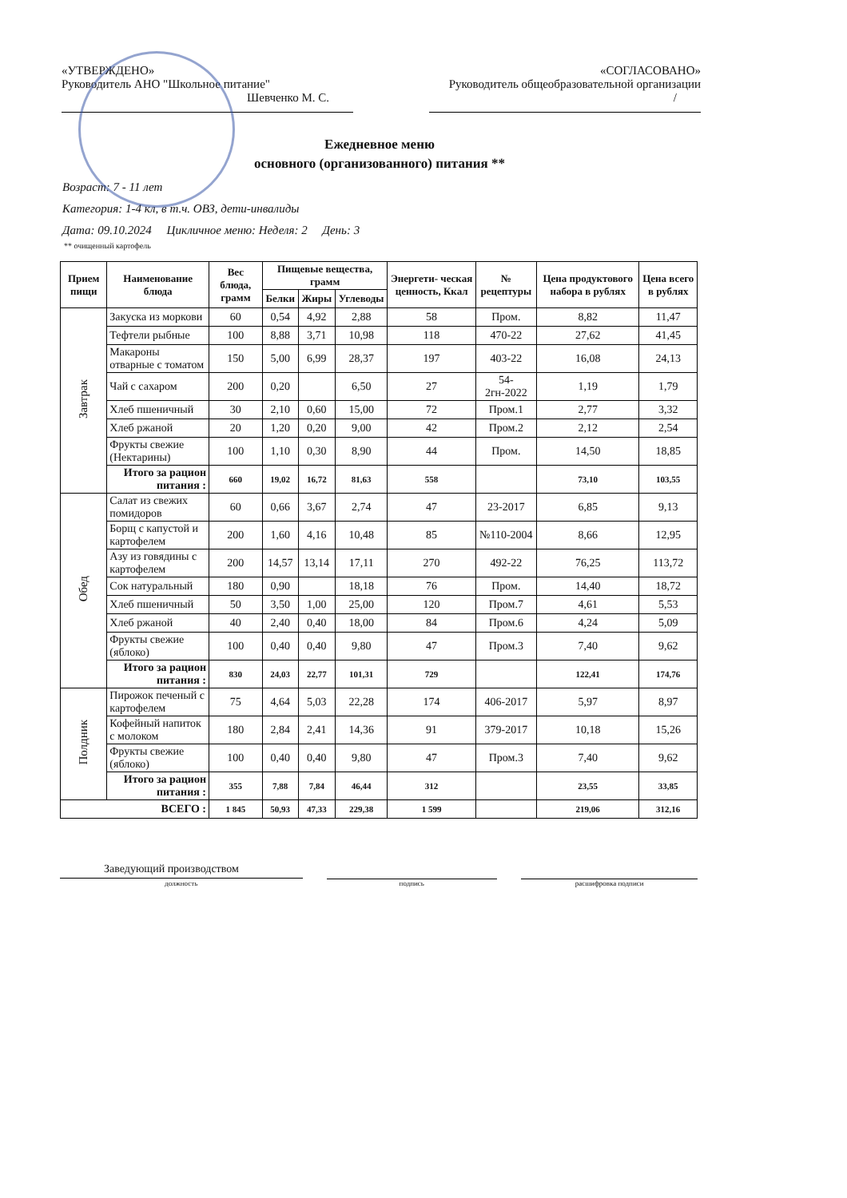«УТВЕРЖДЕНО»
Руководитель АНО "Школьное питание"
Шевченко М. С.
«СОГЛАСОВАНО»
Руководитель общеобразовательной организации
/
Ежедневное меню
основного (организованного) питания **
Возраст: 7 - 11 лет
Категория: 1-4 кл, в т.ч. ОВЗ, дети-инвалиды
Дата: 09.10.2024 Цикличное меню: Неделя: 2 День: 3
** очищенный картофель
| Прием пищи | Наименование блюда | Вес блюда, грамм | Пищевые вещества, грамм | | | Энергети- ческая ценность, Ккал | № рецептуры | Цена продуктового набора в рублях | Цена всего в рублях |
| --- | --- | --- | --- | --- | --- | --- | --- | --- | --- |
| | | | Белки | Жиры | Углеводы | | | | |
| Завтрак | Закуска из моркови | 60 | 0,54 | 4,92 | 2,88 | 58 | Пром. | 8,82 | 11,47 |
| | Тефтели рыбные | 100 | 8,88 | 3,71 | 10,98 | 118 | 470-22 | 27,62 | 41,45 |
| | Макароны отварные с томатом | 150 | 5,00 | 6,99 | 28,37 | 197 | 403-22 | 16,08 | 24,13 |
| | Чай с сахаром | 200 | 0,20 | | 6,50 | 27 | 54-2гн-2022 | 1,19 | 1,79 |
| | Хлеб пшеничный | 30 | 2,10 | 0,60 | 15,00 | 72 | Пром.1 | 2,77 | 3,32 |
| | Хлеб ржаной | 20 | 1,20 | 0,20 | 9,00 | 42 | Пром.2 | 2,12 | 2,54 |
| | Фрукты свежие (Нектарины) | 100 | 1,10 | 0,30 | 8,90 | 44 | Пром. | 14,50 | 18,85 |
| | Итого за рацион питания : | 660 | 19,02 | 16,72 | 81,63 | 558 | | 73,10 | 103,55 |
| Обед | Салат из свежих помидоров | 60 | 0,66 | 3,67 | 2,74 | 47 | 23-2017 | 6,85 | 9,13 |
| | Борщ с капустой и картофелем | 200 | 1,60 | 4,16 | 10,48 | 85 | №110-2004 | 8,66 | 12,95 |
| | Азу из говядины с картофелем | 200 | 14,57 | 13,14 | 17,11 | 270 | 492-22 | 76,25 | 113,72 |
| | Сок натуральный | 180 | 0,90 | | 18,18 | 76 | Пром. | 14,40 | 18,72 |
| | Хлеб пшеничный | 50 | 3,50 | 1,00 | 25,00 | 120 | Пром.7 | 4,61 | 5,53 |
| | Хлеб ржаной | 40 | 2,40 | 0,40 | 18,00 | 84 | Пром.6 | 4,24 | 5,09 |
| | Фрукты свежие (яблоко) | 100 | 0,40 | 0,40 | 9,80 | 47 | Пром.3 | 7,40 | 9,62 |
| | Итого за рацион питания : | 830 | 24,03 | 22,77 | 101,31 | 729 | | 122,41 | 174,76 |
| Полдник | Пирожок печеный с картофелем | 75 | 4,64 | 5,03 | 22,28 | 174 | 406-2017 | 5,97 | 8,97 |
| | Кофейный напиток с молоком | 180 | 2,84 | 2,41 | 14,36 | 91 | 379-2017 | 10,18 | 15,26 |
| | Фрукты свежие (яблоко) | 100 | 0,40 | 0,40 | 9,80 | 47 | Пром.3 | 7,40 | 9,62 |
| | Итого за рацион питания : | 355 | 7,88 | 7,84 | 46,44 | 312 | | 23,55 | 33,85 |
| ВСЕГО : | | 1 845 | 50,93 | 47,33 | 229,38 | 1 599 | | 219,06 | 312,16 |
Заведующий производством
должность подпись расшифровка подписи